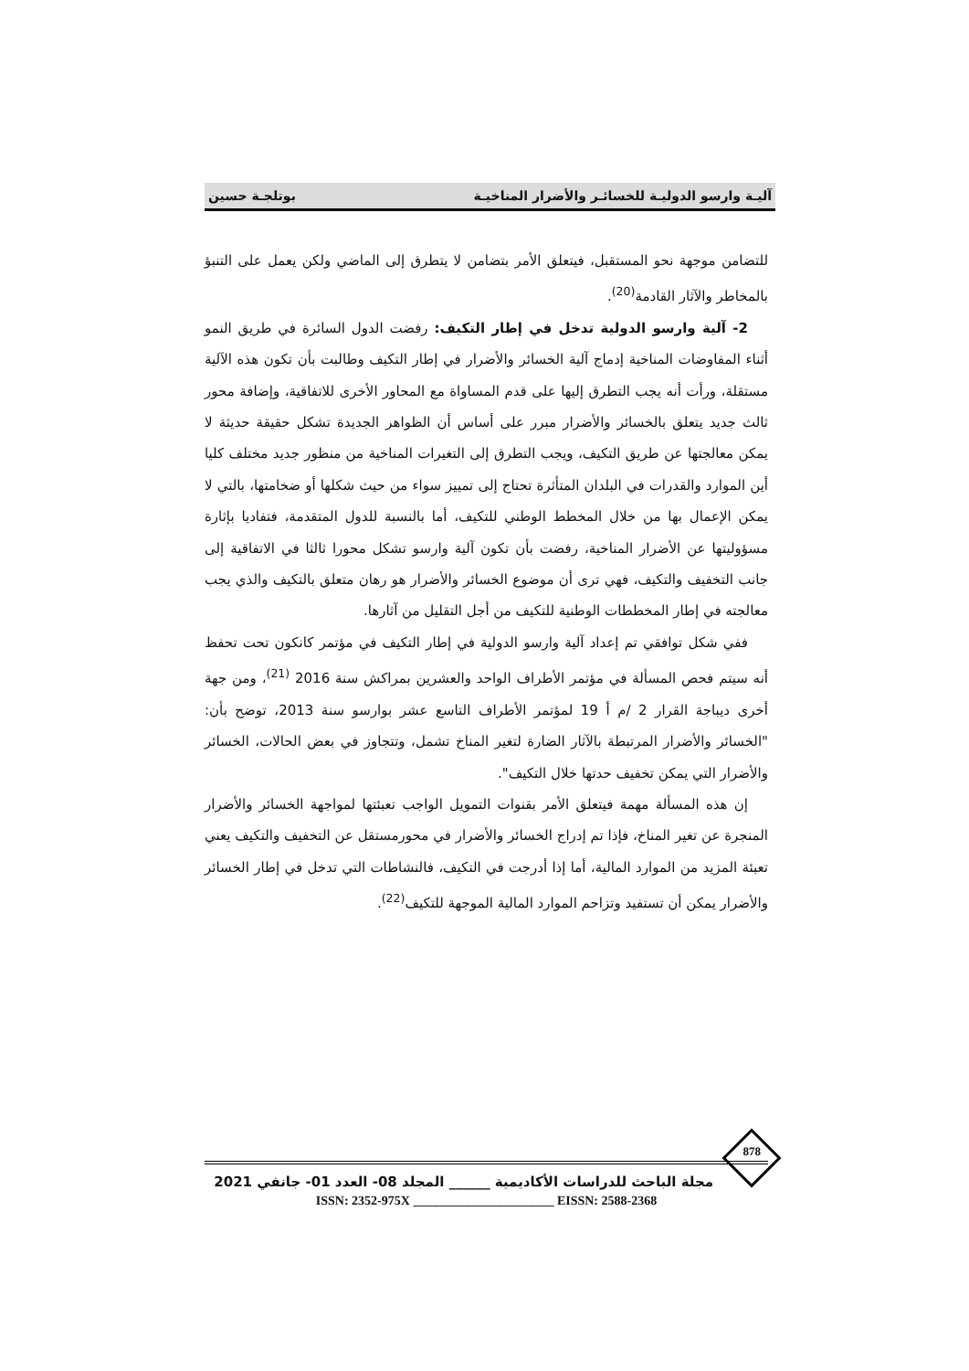آليـة وارسو الدوليـة للخسائـر والأضرار المناخيـة بوتلجـة حسين
للتضامن موجهة نحو المستقبل، فيتعلق الأمر بتضامن لا يتطرق إلى الماضي ولكن يعمل على التنبؤ بالمخاطر والآثار القادمة<sup>(20)</sup>.
2- آلية وارسو الدولية تدخل في إطار التكيف: رفضت الدول السائرة في طريق النمو أثناء المفاوضات المناخية إدماج آلية الخسائر والأضرار في إطار التكيف وطالبت بأن تكون هذه الآلية مستقلة، ورأت أنه يجب التطرق إليها على قدم المساواة مع المحاور الأخرى للاتفاقية، وإضافة محور ثالث جديد يتعلق بالخسائر والأضرار مبرر على أساس أن الظواهر الجديدة تشكل حقيقة حديثة لا يمكن معالجتها عن طريق التكيف، ويجب التطرق إلى التغيرات المناخية من منظور جديد مختلف كليا أين الموارد والقدرات في البلدان المتأثرة تحتاج إلى تمييز سواء من حيث شكلها أو ضخامتها، بالتي لا يمكن الإعمال بها من خلال المخطط الوطني للتكيف، أما بالنسبة للدول المتقدمة، فتفاديا بإثارة مسؤوليتها عن الأضرار المناخية، رفضت بأن تكون آلية وارسو تشكل محورا ثالثا في الاتفاقية إلى جانب التخفيف والتكيف، فهي ترى أن موضوع الخسائر والأضرار هو رهان متعلق بالتكيف والذي يجب معالجته في إطار المخططات الوطنية للتكيف من أجل التقليل من آثارها.
ففي شكل توافقي تم إعداد آلية وارسو الدولية في إطار التكيف في مؤتمر كانكون تحت تحفظ أنه سيتم فحص المسألة في مؤتمر الأطراف الواحد والعشرين بمراكش سنة 2016 <sup>(21)</sup>، ومن جهة أخرى ديباجة القرار 2 /م أ 19 لمؤتمر الأطراف التاسع عشر بوارسو سنة 2013، توضح بأن: "الخسائر والأضرار المرتبطة بالآثار الضارة لتغير المناخ تشمل، وتتجاوز في بعض الحالات، الخسائر والأضرار التي يمكن تخفيف حدتها خلال التكيف".
إن هذه المسألة مهمة فيتعلق الأمر بقنوات التمويل الواجب تعبئتها لمواجهة الخسائر والأضرار المنجرة عن تغير المناخ، فإذا تم إدراج الخسائر والأضرار في محورمستقل عن التخفيف والتكيف يعني تعبئة المزيد من الموارد المالية، أما إذا أدرجت في التكيف، فالنشاطات التي تدخل في إطار الخسائر والأضرار يمكن أن تستفيد وتزاحم الموارد المالية الموجهة للتكيف<sup>(22)</sup>.
878
مجلة الباحث للدراسات الأكاديمية ______ المجلد 08- العدد 01- جانفي 2021
ISSN: 2352-975X ______________________ EISSN: 2588-2368